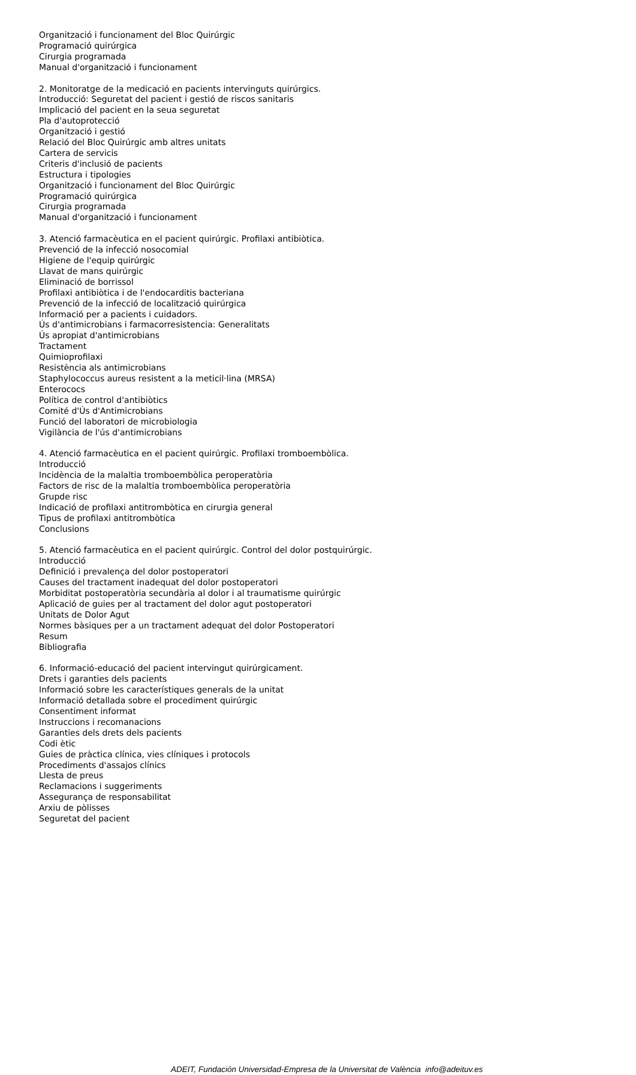Organització i funcionament del Bloc Quirúrgic
Programació quirúrgica
Cirurgia programada
Manual d'organització i funcionament
2. Monitoratge de la medicació en pacients intervinguts quirúrgics.
Introducció: Seguretat del pacient i gestió de riscos sanitaris
Implicació del pacient en la seua seguretat
Pla d'autoprotecció
Organització i gestió
Relació del Bloc Quirúrgic amb altres unitats
Cartera de servicis
Criteris d'inclusió de pacients
Estructura i tipologies
Organització i funcionament del Bloc Quirúrgic
Programació quirúrgica
Cirurgia programada
Manual d'organització i funcionament
3. Atenció farmacèutica en el pacient quirúrgic. Profilaxi antibiòtica.
Prevenció de la infecció nosocomial
Higiene de l'equip quirúrgic
Llavat de mans quirúrgic
Eliminació de borrissol
Profilaxi antibiòtica i de l'endocarditis bacteriana
Prevenció de la infecció de localització quirúrgica
Informació per a pacients i cuidadors.
Ús d'antimicrobians i farmacorresistencia: Generalitats
Ús apropiat d'antimicrobians
Tractament
Quimioprofilaxi
Resistència als antimicrobians
Staphylococcus aureus resistent a la meticil·lina (MRSA)
Enterococs
Política de control d'antibiòtics
Comité d'Ús d'Antimicrobians
Funció del laboratori de microbiologia
Vigilància de l'ús d'antimicrobians
4. Atenció farmacèutica en el pacient quirúrgic. Profilaxi tromboembòlica.
Introducció
Incidència de la malaltia tromboembòlica peroperatòria
Factors de risc de la malaltia tromboembòlica peroperatòria
Grupde risc
Indicació de profilaxi antitrombòtica en cirurgia general
Tipus de profilaxi antitrombòtica
Conclusions
5. Atenció farmacèutica en el pacient quirúrgic. Control del dolor postquirúrgic.
Introducció
Definició i prevalença del dolor postoperatori
Causes del tractament inadequat del dolor postoperatori
Morbiditat postoperatòria secundària al dolor i al traumatisme quirúrgic
Aplicació de guies per al tractament del dolor agut postoperatori
Unitats de Dolor Agut
Normes bàsiques per a un tractament adequat del dolor Postoperatori
Resum
Bibliografia
6. Informació-educació del pacient intervingut quirúrgicament.
Drets i garanties dels pacients
Informació sobre les característiques generals de la unitat
Informació detallada sobre el procediment quirúrgic
Consentiment informat
Instruccions i recomanacions
Garanties dels drets dels pacients
Codi ètic
Guies de pràctica clínica, vies clíniques i protocols
Procediments d'assajos clínics
Llesta de preus
Reclamacions i suggeriments
Assegurança de responsabilitat
Arxiu de pòlisses
Seguretat del pacient
ADEIT, Fundación Universidad-Empresa de la Universitat de València info@adeituv.es